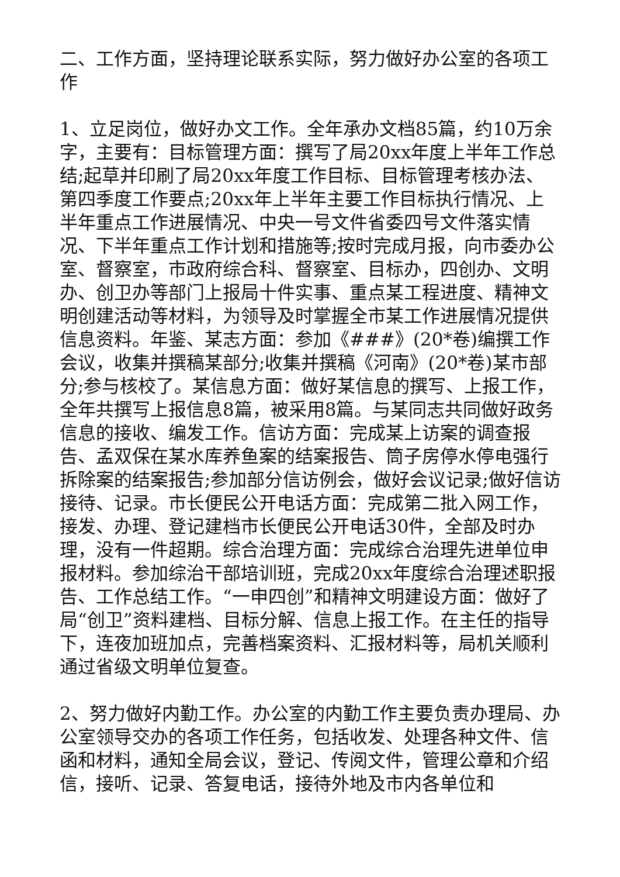二、工作方面，坚持理论联系实际，努力做好办公室的各项工作
1、立足岗位，做好办文工作。全年承办文档85篇，约10万余字，主要有：目标管理方面：撰写了局20xx年度上半年工作总结;起草并印刷了局20xx年度工作目标、目标管理考核办法、第四季度工作要点;20xx年上半年主要工作目标执行情况、上半年重点工作进展情况、中央一号文件省委四号文件落实情况、下半年重点工作计划和措施等;按时完成月报，向市委办公室、督察室，市政府综合科、督察室、目标办，四创办、文明办、创卫办等部门上报局十件实事、重点某工程进度、精神文明创建活动等材料，为领导及时掌握全市某工作进展情况提供信息资料。年鉴、某志方面：参加《###》(20*卷)编撰工作会议，收集并撰稿某部分;收集并撰稿《河南》(20*卷)某市部分;参与核校了。某信息方面：做好某信息的撰写、上报工作，全年共撰写上报信息8篇，被采用8篇。与某同志共同做好政务信息的接收、编发工作。信访方面：完成某上访案的调查报告、孟双保在某水库养鱼案的结案报告、筒子房停水停电强行拆除案的结案报告;参加部分信访例会，做好会议记录;做好信访接待、记录。市长便民公开电话方面：完成第二批入网工作，接发、办理、登记建档市长便民公开电话30件，全部及时办理，没有一件超期。综合治理方面：完成综合治理先进单位申报材料。参加综治干部培训班，完成20xx年度综合治理述职报告、工作总结工作。“一申四创”和精神文明建设方面：做好了局“创卫”资料建档、目标分解、信息上报工作。在主任的指导下，连夜加班加点，完善档案资料、汇报材料等，局机关顺利通过省级文明单位复查。
2、努力做好内勤工作。办公室的内勤工作主要负责办理局、办公室领导交办的各项工作任务，包括收发、处理各种文件、信函和材料，通知全局会议，登记、传阅文件，管理公章和介绍信，接听、记录、答复电话，接待外地及市内各单位和